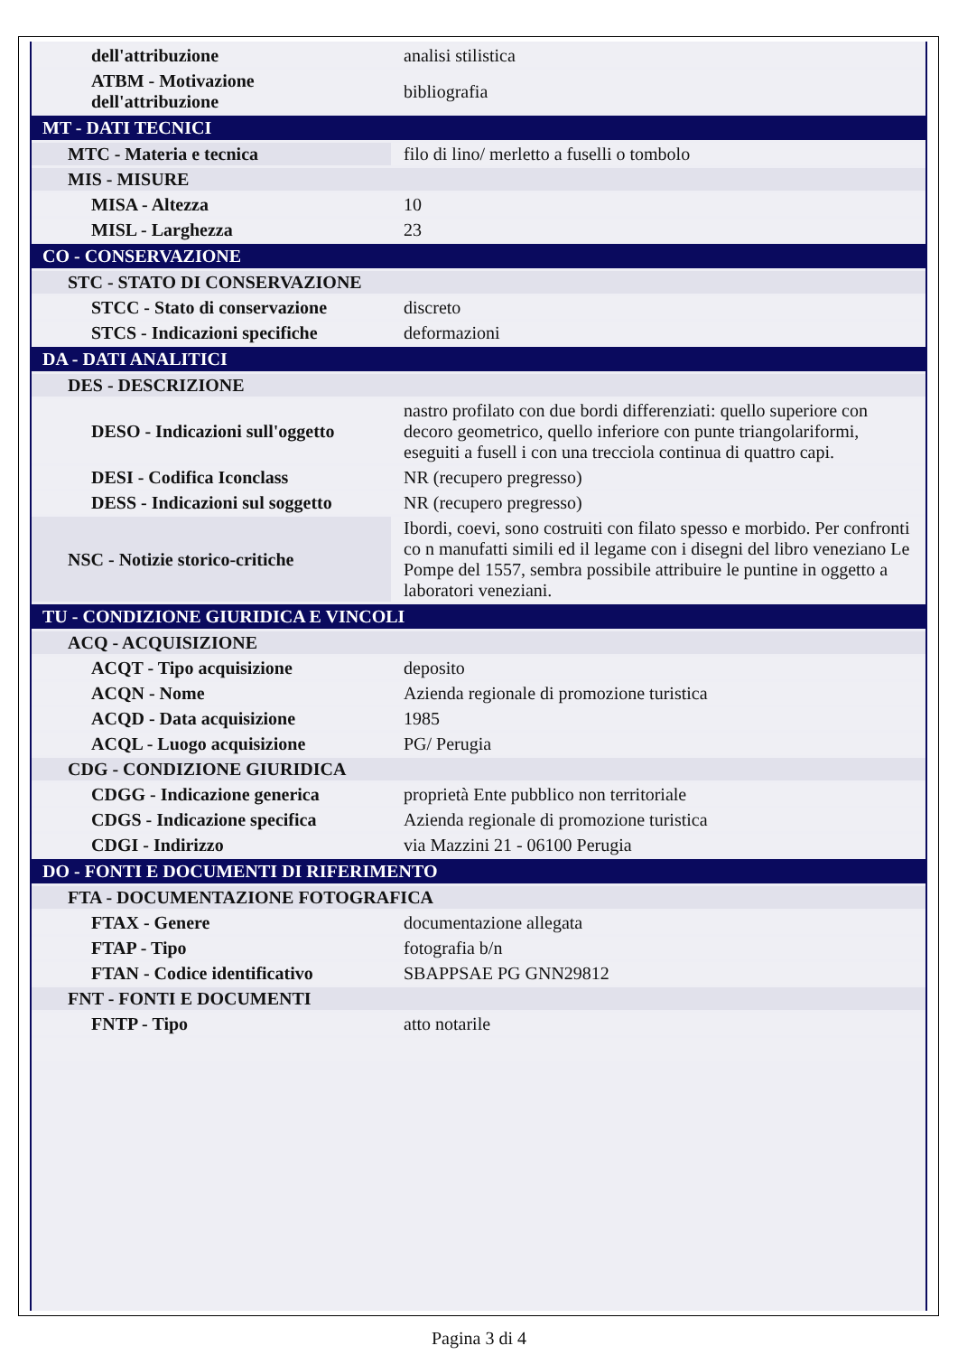| dell'attribuzione | analisi stilistica |
| ATBM - Motivazione dell'attribuzione | bibliografia |
| MT - DATI TECNICI | |
| MTC - Materia e tecnica | filo di lino/ merletto a fuselli o tombolo |
| MIS - MISURE | |
| MISA - Altezza | 10 |
| MISL - Larghezza | 23 |
| CO - CONSERVAZIONE | |
| STC - STATO DI CONSERVAZIONE | |
| STCC - Stato di conservazione | discreto |
| STCS - Indicazioni specifiche | deformazioni |
| DA - DATI ANALITICI | |
| DES - DESCRIZIONE | |
| DESO - Indicazioni sull'oggetto | nastro profilato con due bordi differenziati: quello superiore con decoro geometrico, quello inferiore con punte triangolariformi, eseguiti a fusell i con una trecciola continua di quattro capi. |
| DESI - Codifica Iconclass | NR (recupero pregresso) |
| DESS - Indicazioni sul soggetto | NR (recupero pregresso) |
| NSC - Notizie storico-critiche | Ibordi, coevi, sono costruiti con filato spesso e morbido. Per confronti co n manufatti simili ed il legame con i disegni del libro veneziano Le Pompe del 1557, sembra possibile attribuire le puntine in oggetto a laboratori veneziani. |
| TU - CONDIZIONE GIURIDICA E VINCOLI | |
| ACQ - ACQUISIZIONE | |
| ACQT - Tipo acquisizione | deposito |
| ACQN - Nome | Azienda regionale di promozione turistica |
| ACQD - Data acquisizione | 1985 |
| ACQL - Luogo acquisizione | PG/ Perugia |
| CDG - CONDIZIONE GIURIDICA | |
| CDGG - Indicazione generica | proprietà Ente pubblico non territoriale |
| CDGS - Indicazione specifica | Azienda regionale di promozione turistica |
| CDGI - Indirizzo | via Mazzini 21 - 06100 Perugia |
| DO - FONTI E DOCUMENTI DI RIFERIMENTO | |
| FTA - DOCUMENTAZIONE FOTOGRAFICA | |
| FTAX - Genere | documentazione allegata |
| FTAP - Tipo | fotografia b/n |
| FTAN - Codice identificativo | SBAPPSAE PG GNN29812 |
| FNT - FONTI E DOCUMENTI | |
| FNTP - Tipo | atto notarile |
Pagina 3 di 4